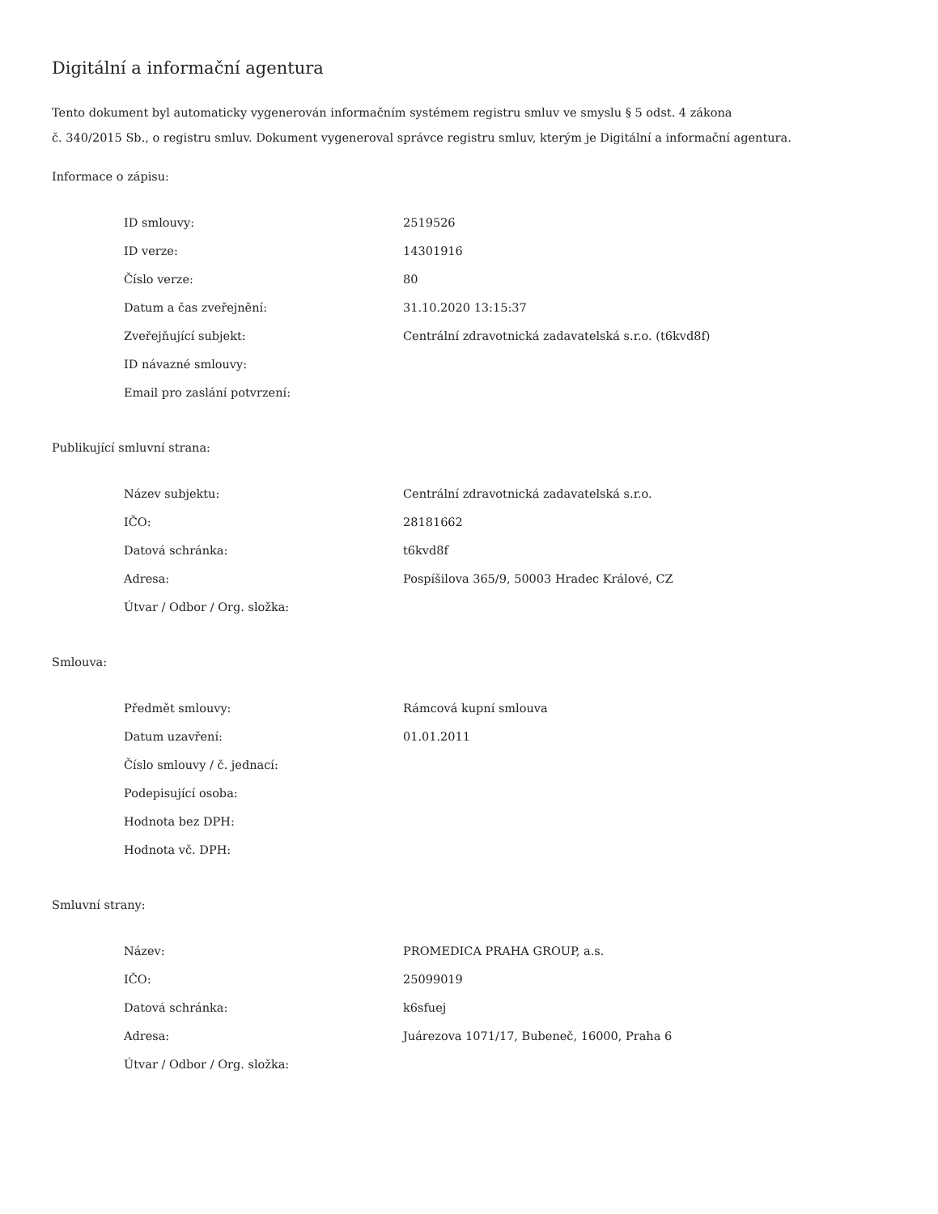Digitální a informační agentura
Tento dokument byl automaticky vygenerován informačním systémem registru smluv ve smyslu § 5 odst. 4 zákona
č. 340/2015 Sb., o registru smluv. Dokument vygeneroval správce registru smluv, kterým je Digitální a informační agentura.
Informace o zápisu:
| ID smlouvy: | 2519526 |
| ID verze: | 14301916 |
| Číslo verze: | 80 |
| Datum a čas zveřejnění: | 31.10.2020 13:15:37 |
| Zveřejňující subjekt: | Centrální zdravotnická zadavatelská s.r.o. (t6kvd8f) |
| ID návazné smlouvy: | |
| Email pro zaslání potvrzení: | |
Publikující smluvní strana:
| Název subjektu: | Centrální zdravotnická zadavatelská s.r.o. |
| IČO: | 28181662 |
| Datová schránka: | t6kvd8f |
| Adresa: | Pospíšilova 365/9, 50003 Hradec Králové, CZ |
| Útvar / Odbor / Org. složka: | |
Smlouva:
| Předmět smlouvy: | Rámcová kupní smlouva |
| Datum uzavření: | 01.01.2011 |
| Číslo smlouvy / č. jednací: | |
| Podepisující osoba: | |
| Hodnota bez DPH: | |
| Hodnota vč. DPH: | |
Smluvní strany:
| Název: | PROMEDICA PRAHA GROUP, a.s. |
| IČO: | 25099019 |
| Datová schránka: | k6sfuej |
| Adresa: | Juárezova 1071/17, Bubeneč, 16000, Praha 6 |
| Útvar / Odbor / Org. složka: | |